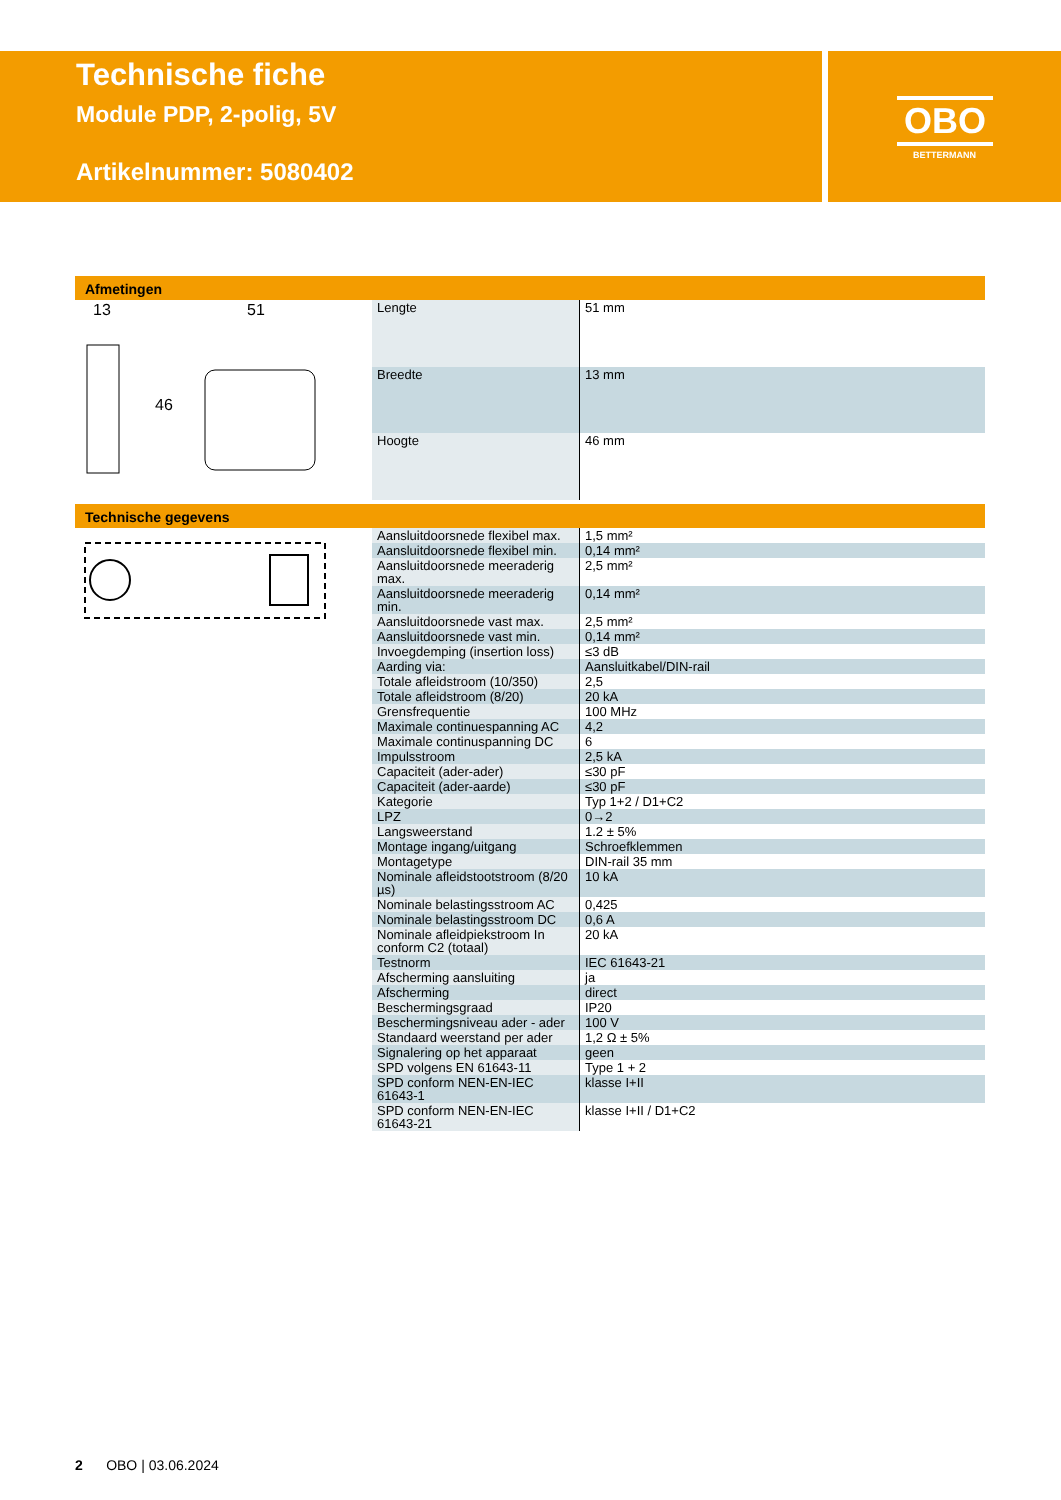Technische fiche
Module PDP, 2-polig, 5V
Artikelnummer: 5080402
OBO
BETTERMANN
Afmetingen
13
51
46
| Lengte | 51 mm |
| Breedte | 13 mm |
| Hoogte | 46 mm |
Technische gegevens
| Aansluitdoorsnede flexibel max. | 1,5 mm² |
| Aansluitdoorsnede flexibel min. | 0,14 mm² |
| Aansluitdoorsnede meeraderig max. | 2,5 mm² |
| Aansluitdoorsnede meeraderig min. | 0,14 mm² |
| Aansluitdoorsnede vast max. | 2,5 mm² |
| Aansluitdoorsnede vast min. | 0,14 mm² |
| Invoegdemping (insertion loss) | ≤3 dB |
| Aarding via: | Aansluitkabel/DIN-rail |
| Totale afleidstroom (10/350) | 2,5 |
| Totale afleidstroom (8/20) | 20 kA |
| Grensfrequentie | 100 MHz |
| Maximale continuespanning AC | 4,2 |
| Maximale continuspanning DC | 6 |
| Impulsstroom | 2,5 kA |
| Capaciteit (ader-ader) | ≤30 pF |
| Capaciteit (ader-aarde) | ≤30 pF |
| Kategorie | Typ 1+2 / D1+C2 |
| LPZ | 0→2 |
| Langsweerstand | 1.2 ± 5% |
| Montage ingang/uitgang | Schroefklemmen |
| Montagetype | DIN-rail 35 mm |
| Nominale afleidstootstroom (8/20 µs) | 10 kA |
| Nominale belastingsstroom AC | 0,425 |
| Nominale belastingsstroom DC | 0,6 A |
| Nominale afleidpiekstroom In conform C2 (totaal) | 20 kA |
| Testnorm | IEC 61643-21 |
| Afscherming aansluiting | ja |
| Afscherming | direct |
| Beschermingsgraad | IP20 |
| Beschermingsniveau ader - ader | 100 V |
| Standaard weerstand per ader | 1,2 Ω ± 5% |
| Signalering op het apparaat | geen |
| SPD volgens EN 61643-11 | Type 1 + 2 |
| SPD conform NEN-EN-IEC 61643-1 | klasse I+II |
| SPD conform NEN-EN-IEC 61643-21 | klasse I+II / D1+C2 |
2 OBO | 03.06.2024